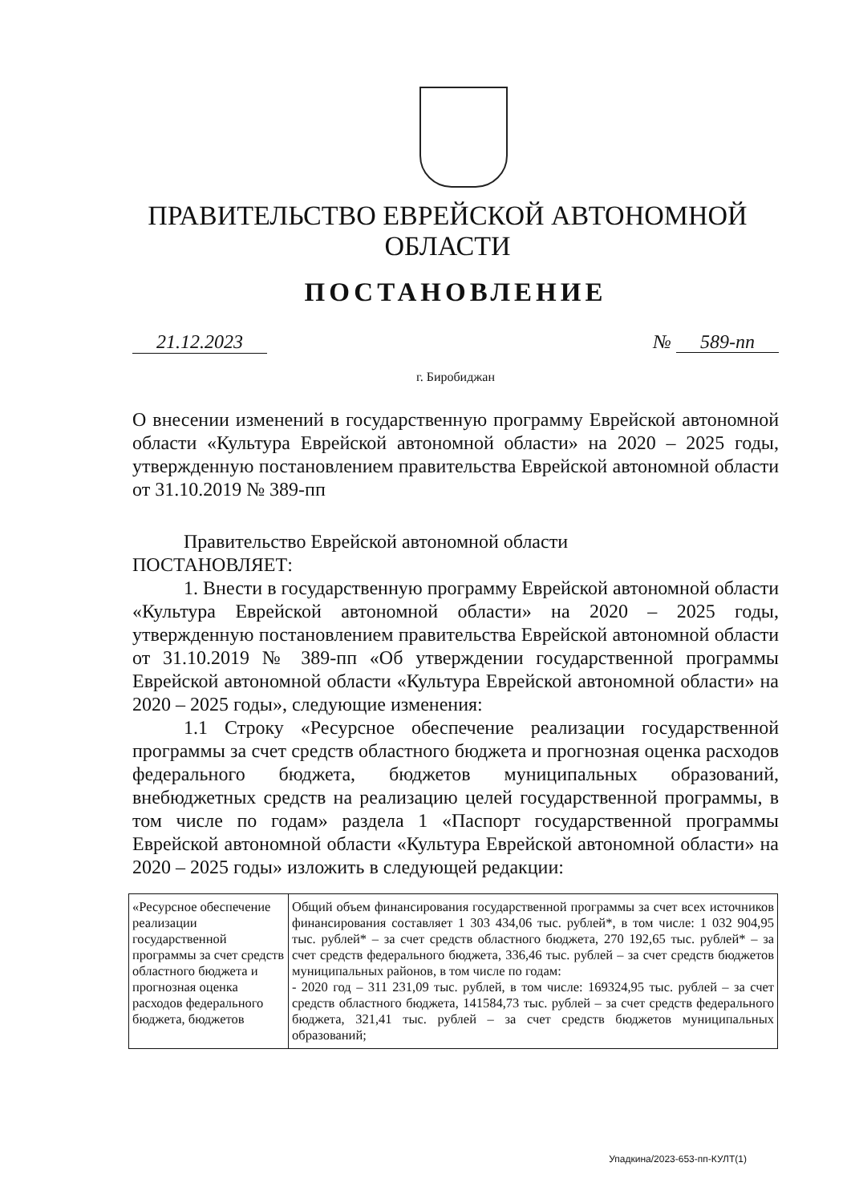ПРАВИТЕЛЬСТВО ЕВРЕЙСКОЙ АВТОНОМНОЙ ОБЛАСТИ
ПОСТАНОВЛЕНИЕ
21.12.2023 № 589-пп
г. Биробиджан
О внесении изменений в государственную программу Еврейской автономной области «Культура Еврейской автономной области» на 2020 – 2025 годы, утвержденную постановлением правительства Еврейской автономной области от 31.10.2019 № 389-пп
Правительство Еврейской автономной области
ПОСТАНОВЛЯЕТ:
1. Внести в государственную программу Еврейской автономной области «Культура Еврейской автономной области» на 2020 – 2025 годы, утвержденную постановлением правительства Еврейской автономной области от 31.10.2019 № 389-пп «Об утверждении государственной программы Еврейской автономной области «Культура Еврейской автономной области» на 2020 – 2025 годы», следующие изменения:
1.1 Строку «Ресурсное обеспечение реализации государственной программы за счет средств областного бюджета и прогнозная оценка расходов федерального бюджета, бюджетов муниципальных образований, внебюджетных средств на реализацию целей государственной программы, в том числе по годам» раздела 1 «Паспорт государственной программы Еврейской автономной области «Культура Еврейской автономной области» на 2020 – 2025 годы» изложить в следующей редакции:
| «Ресурсное обеспечение реализации государственной программы за счет средств областного бюджета и прогнозная оценка расходов федерального бюджета, бюджетов | Общий объем финансирования государственной программы за счет всех источников финансирования составляет 1 303 434,06 тыс. рублей*, в том числе: 1 032 904,95 тыс. рублей* – за счет средств областного бюджета, 270 192,65 тыс. рублей* – за счет средств федерального бюджета, 336,46 тыс. рублей – за счет средств бюджетов муниципальных районов, в том числе по годам: - 2020 год – 311 231,09 тыс. рублей, в том числе: 169324,95 тыс. рублей – за счет средств областного бюджета, 141584,73 тыс. рублей – за счет средств федерального бюджета, 321,41 тыс. рублей – за счет средств бюджетов муниципальных образований; |
Упадкина/2023-653-пп-КУЛТ(1)